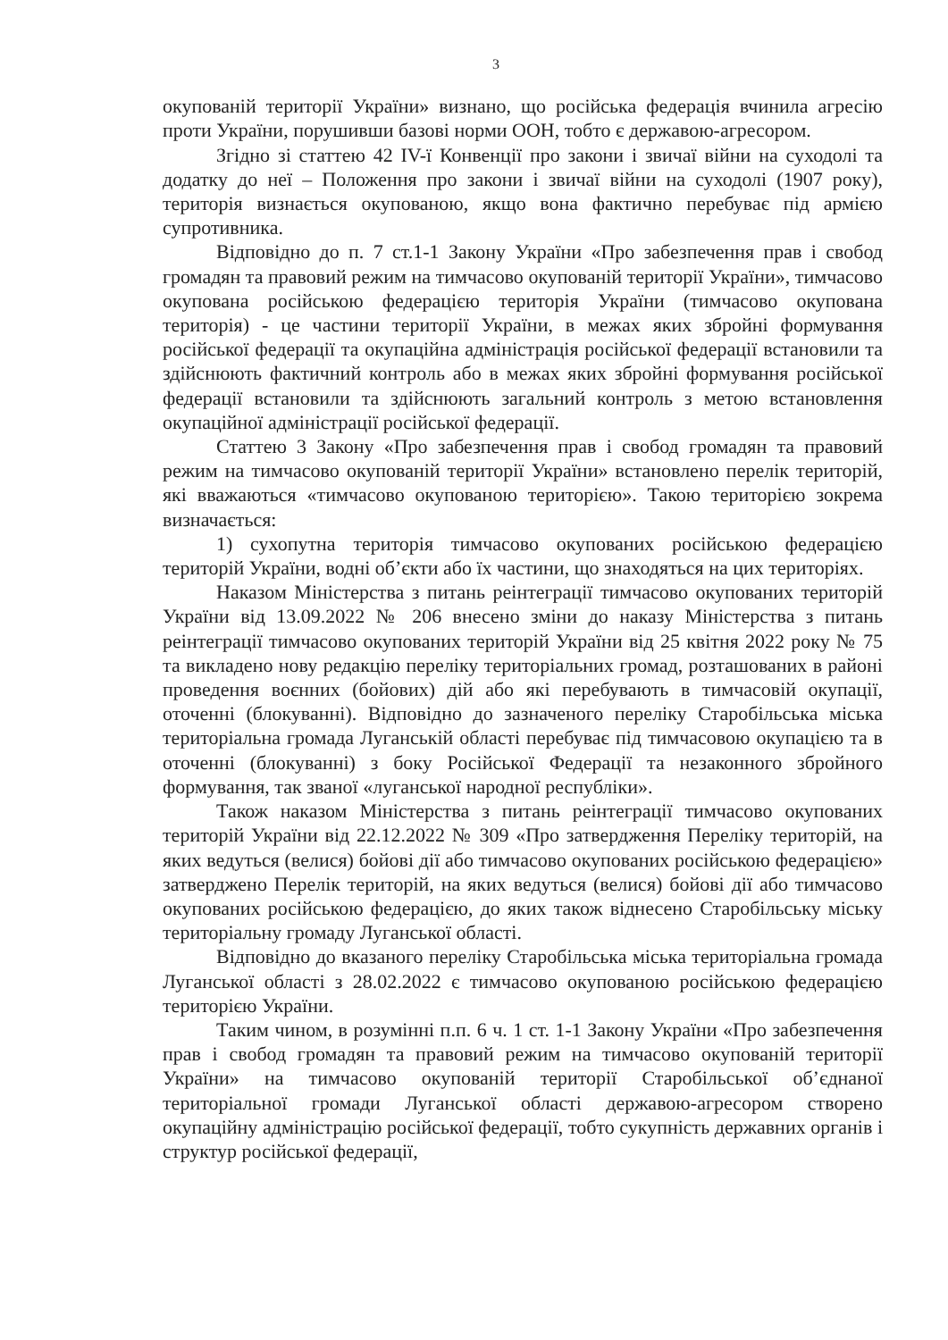3
окупованій території України» визнано, що російська федерація вчинила агресію проти України, порушивши базові норми ООН, тобто є державою-агресором.
Згідно зі статтею 42 IV-ї Конвенції про закони і звичаї війни на суходолі та додатку до неї – Положення про закони і звичаї війни на суходолі (1907 року), територія визнається окупованою, якщо вона фактично перебуває під армією супротивника.
Відповідно до п. 7 ст.1-1 Закону України «Про забезпечення прав і свобод громадян та правовий режим на тимчасово окупованій території України», тимчасово окупована російською федерацією територія України (тимчасово окупована територія) - це частини території України, в межах яких збройні формування російської федерації та окупаційна адміністрація російської федерації встановили та здійснюють фактичний контроль або в межах яких збройні формування російської федерації встановили та здійснюють загальний контроль з метою встановлення окупаційної адміністрації російської федерації.
Статтею 3 Закону «Про забезпечення прав і свобод громадян та правовий режим на тимчасово окупованій території України» встановлено перелік територій, які вважаються «тимчасово окупованою територією». Такою територією зокрема визначається:
1) сухопутна територія тимчасово окупованих російською федерацією територій України, водні об’єкти або їх частини, що знаходяться на цих територіях.
Наказом Міністерства з питань реінтеграції тимчасово окупованих територій України від 13.09.2022 № 206 внесено зміни до наказу Міністерства з питань реінтеграції тимчасово окупованих територій України від 25 квітня 2022 року № 75 та викладено нову редакцію переліку територіальних громад, розташованих в районі проведення воєнних (бойових) дій або які перебувають в тимчасовій окупації, оточенні (блокуванні). Відповідно до зазначеного переліку Старобільська міська територіальна громада Луганській області перебуває під тимчасовою окупацією та в оточенні (блокуванні) з боку Російської Федерації та незаконного збройного формування, так званої «луганської народної республіки».
Також наказом Міністерства з питань реінтеграції тимчасово окупованих територій України від 22.12.2022 № 309 «Про затвердження Переліку територій, на яких ведуться (велися) бойові дії або тимчасово окупованих російською федерацією» затверджено Перелік територій, на яких ведуться (велися) бойові дії або тимчасово окупованих російською федерацією, до яких також віднесено Старобільську міську територіальну громаду Луганської області.
Відповідно до вказаного переліку Старобільська міська територіальна громада Луганської області з 28.02.2022 є тимчасово окупованою російською федерацією територією України.
Таким чином, в розумінні п.п. 6 ч. 1 ст. 1-1 Закону України «Про забезпечення прав і свобод громадян та правовий режим на тимчасово окупованій території України» на тимчасово окупованій території Старобільської об’єднаної територіальної громади Луганської області державою-агресором створено окупаційну адміністрацію російської федерації, тобто сукупність державних органів і структур російської федерації,